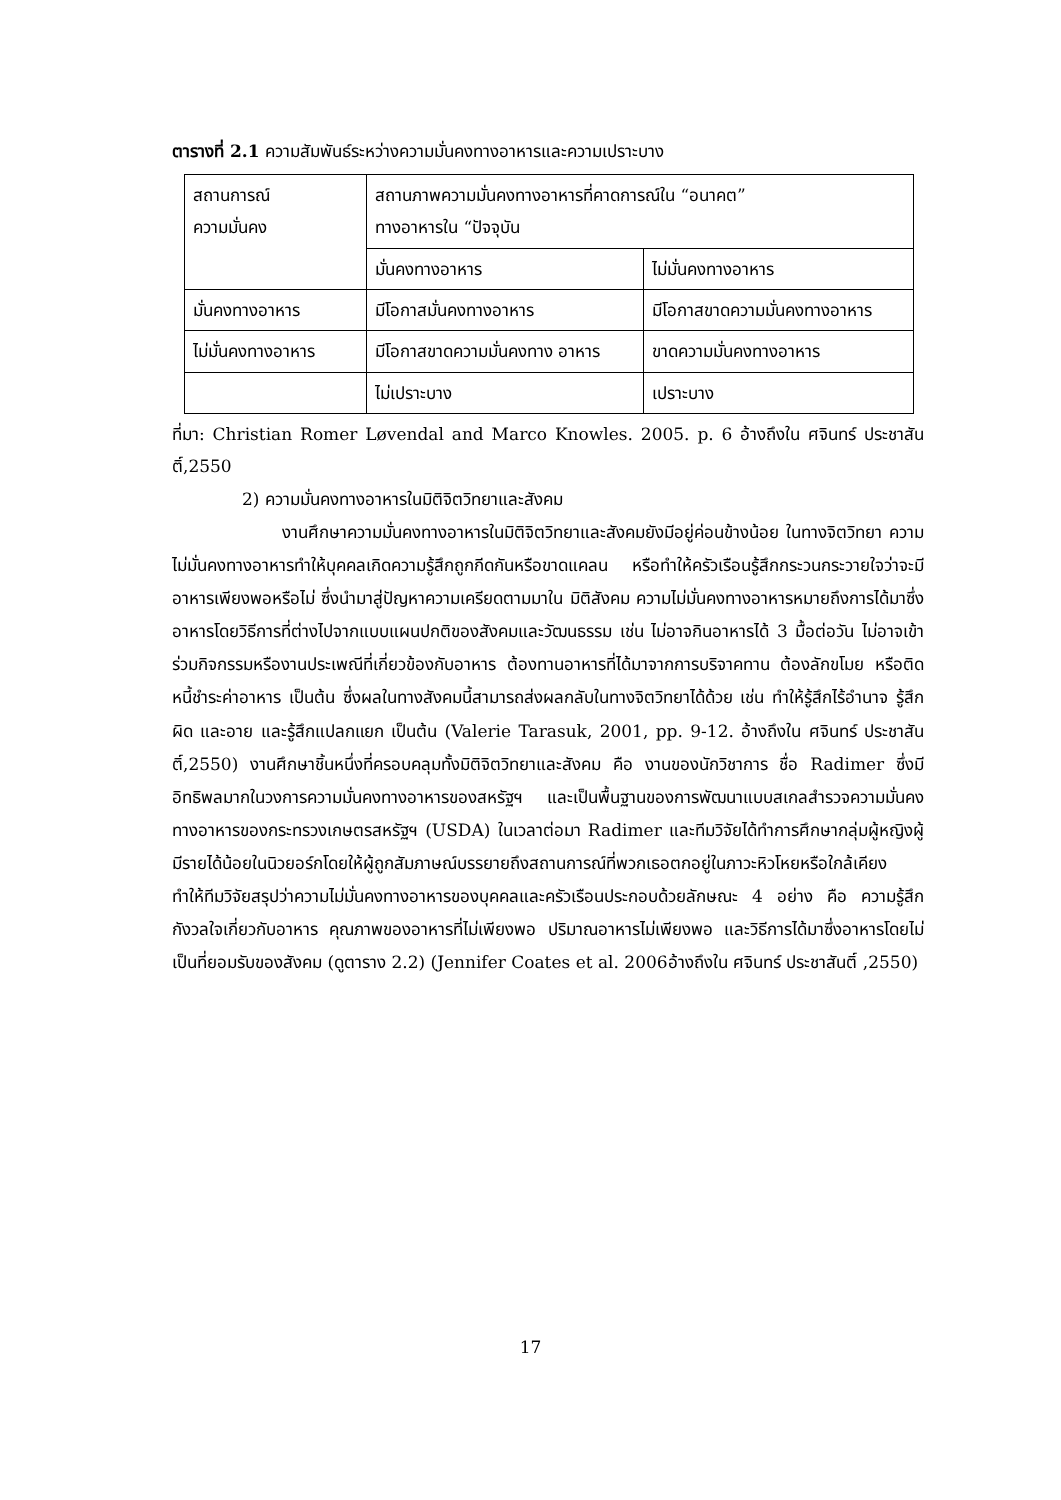ตารางที่ 2.1 ความสัมพันธ์ระหว่างความมั่นคงทางอาหารและความเปราะบาง
| สถานการณ์ ความมั่นคง | สถานภาพความมั่นคงทางอาหารที่คาดการณ์ใน “อนาคต” ทางอาหารใน “ปัจจุบัน | |
| | มั่นคงทางอาหาร | ไม่มั่นคงทางอาหาร |
| มั่นคงทางอาหาร | มีโอกาสมั่นคงทางอาหาร | มีโอกาสขาดความมั่นคงทางอาหาร |
| ไม่มั่นคงทางอาหาร | มีโอกาสขาดความมั่นคงทาง อาหาร | ขาดความมั่นคงทางอาหาร |
| | ไม่เปราะบาง | เปราะบาง |
ที่มา: Christian Romer Løvendal and Marco Knowles. 2005. p. 6 อ้างถึงใน ศจินทร์ ประชาสันติ์,2550
2) ความมั่นคงทางอาหารในมิติจิตวิทยาและสังคม
งานศึกษาความมั่นคงทางอาหารในมิติจิตวิทยาและสังคมยังมีอยู่ค่อนข้างน้อย ในทางจิตวิทยา ความไม่มั่นคงทางอาหารทำให้บุคคลเกิดความรู้สึกถูกกีดกันหรือขาดแคลน หรือทำให้ครัวเรือนรู้สึกกระวนกระวายใจว่าจะมีอาหารเพียงพอหรือไม่ ซึ่งนำมาสู่ปัญหาความเครียดตามมาใน มิติสังคม ความไม่มั่นคงทางอาหารหมายถึงการได้มาซึ่งอาหารโดยวิธีการที่ต่างไปจากแบบแผนปกติของสังคมและวัฒนธรรม เช่น ไม่อาจกินอาหารได้ 3 มื้อต่อวัน ไม่อาจเข้าร่วมกิจกรรมหรืองานประเพณีที่เกี่ยวข้องกับอาหาร ต้องทานอาหารที่ได้มาจากการบริจาคทาน ต้องลักขโมย หรือติดหนี้ชำระค่าอาหาร เป็นต้น ซึ่งผลในทางสังคมนี้สามารถส่งผลกลับในทางจิตวิทยาได้ด้วย เช่น ทำให้รู้สึกไร้อำนาจ รู้สึกผิด และอาย และรู้สึกแปลกแยก เป็นต้น (Valerie Tarasuk, 2001, pp. 9-12. อ้างถึงใน ศจินทร์ ประชาสันติ์,2550) งานศึกษาชิ้นหนึ่งที่ครอบคลุมทั้งมิติจิตวิทยาและสังคม คือ งานของนักวิชาการ ชื่อ Radimer ซึ่งมีอิทธิพลมากในวงการความมั่นคงทางอาหารของสหรัฐฯ และเป็นพื้นฐานของการพัฒนาแบบสเกลสำรวจความมั่นคงทางอาหารของกระทรวงเกษตรสหรัฐฯ (USDA) ในเวลาต่อมา Radimer และทีมวิจัยได้ทำการศึกษากลุ่มผู้หญิงผู้มีรายได้น้อยในนิวยอร์กโดยให้ผู้ถูกสัมภาษณ์บรรยายถึงสถานการณ์ที่พวกเธอตกอยู่ในภาวะหิวโหยหรือใกล้เคียง ทำให้ทีมวิจัยสรุปว่าความไม่มั่นคงทางอาหารของบุคคลและครัวเรือนประกอบด้วยลักษณะ 4 อย่าง คือ ความรู้สึกกังวลใจเกี่ยวกับอาหาร คุณภาพของอาหารที่ไม่เพียงพอ ปริมาณอาหารไม่เพียงพอ และวิธีการได้มาซึ่งอาหารโดยไม่เป็นที่ยอมรับของสังคม (ดูตาราง 2.2) (Jennifer Coates et al. 2006อ้างถึงใน ศจินทร์ ประชาสันติ์ ,2550)
17